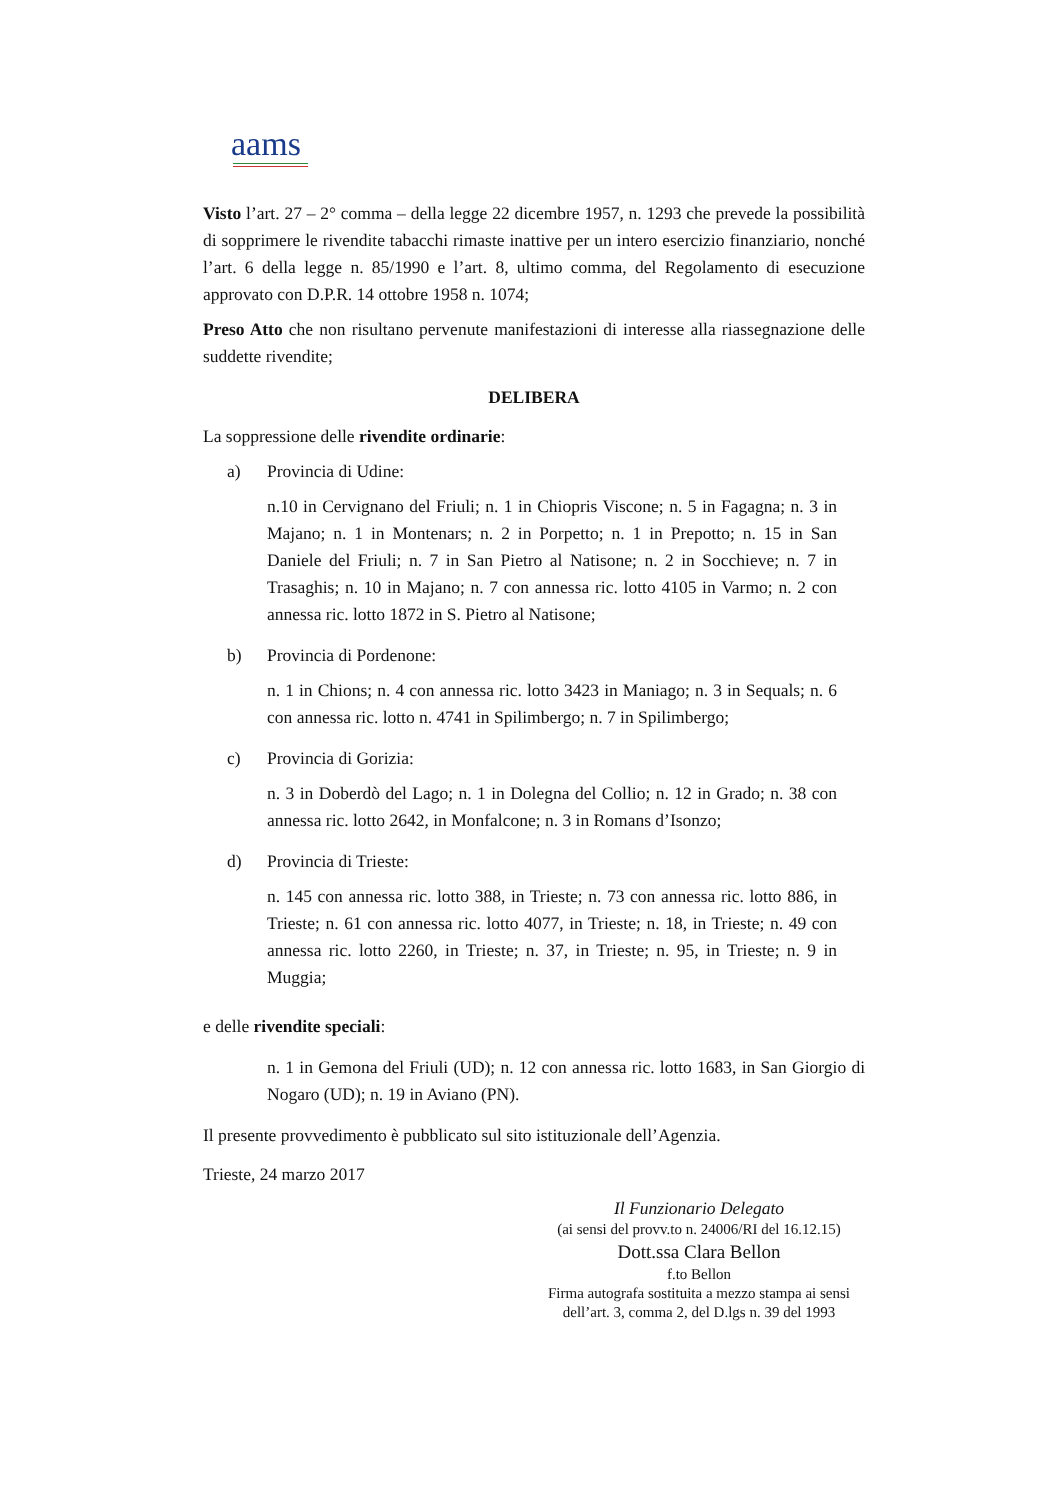aams
Visto l’art. 27 – 2° comma – della legge 22 dicembre 1957, n. 1293 che prevede la possibilità di sopprimere le rivendite tabacchi rimaste inattive per un intero esercizio finanziario, nonché l’art. 6 della legge n. 85/1990 e l’art. 8, ultimo comma, del Regolamento di esecuzione approvato con D.P.R. 14 ottobre 1958 n. 1074;
Preso Atto che non risultano pervenute manifestazioni di interesse alla riassegnazione delle suddette rivendite;
DELIBERA
La soppressione delle rivendite ordinarie:
a) Provincia di Udine:
n.10 in Cervignano del Friuli; n. 1 in Chiopris Viscone; n. 5 in Fagagna; n. 3 in Majano; n. 1 in Montenars; n. 2 in Porpetto; n. 1 in Prepotto; n. 15 in San Daniele del Friuli; n. 7 in San Pietro al Natisone; n. 2 in Socchieve; n. 7 in Trasaghis; n. 10 in Majano; n. 7 con annessa ric. lotto 4105 in Varmo; n. 2 con annessa ric. lotto 1872 in S. Pietro al Natisone;
b) Provincia di Pordenone:
n. 1 in Chions; n. 4 con annessa ric. lotto 3423 in Maniago; n. 3 in Sequals; n. 6 con annessa ric. lotto n. 4741 in Spilimbergo; n. 7 in Spilimbergo;
c) Provincia di Gorizia:
n. 3 in Doberdò del Lago; n. 1 in Dolegna del Collio; n. 12 in Grado; n. 38 con annessa ric. lotto 2642, in Monfalcone; n. 3 in Romans d’Isonzo;
d) Provincia di Trieste:
n. 145 con annessa ric. lotto 388, in Trieste; n. 73 con annessa ric. lotto 886, in Trieste; n. 61 con annessa ric. lotto 4077, in Trieste; n. 18, in Trieste; n. 49 con annessa ric. lotto 2260, in Trieste; n. 37, in Trieste; n. 95, in Trieste; n. 9 in Muggia;
e delle rivendite speciali:
n. 1 in Gemona del Friuli (UD); n. 12 con annessa ric. lotto 1683, in San Giorgio di Nogaro (UD); n. 19 in Aviano (PN).
Il presente provvedimento è pubblicato sul sito istituzionale dell’Agenzia.
Trieste, 24 marzo 2017
Il Funzionario Delegato
(ai sensi del provv.to n. 24006/RI del 16.12.15)
Dott.ssa Clara Bellon
f.to Bellon
Firma autografa sostituita a mezzo stampa ai sensi dell’art. 3, comma 2, del D.lgs n. 39 del 1993